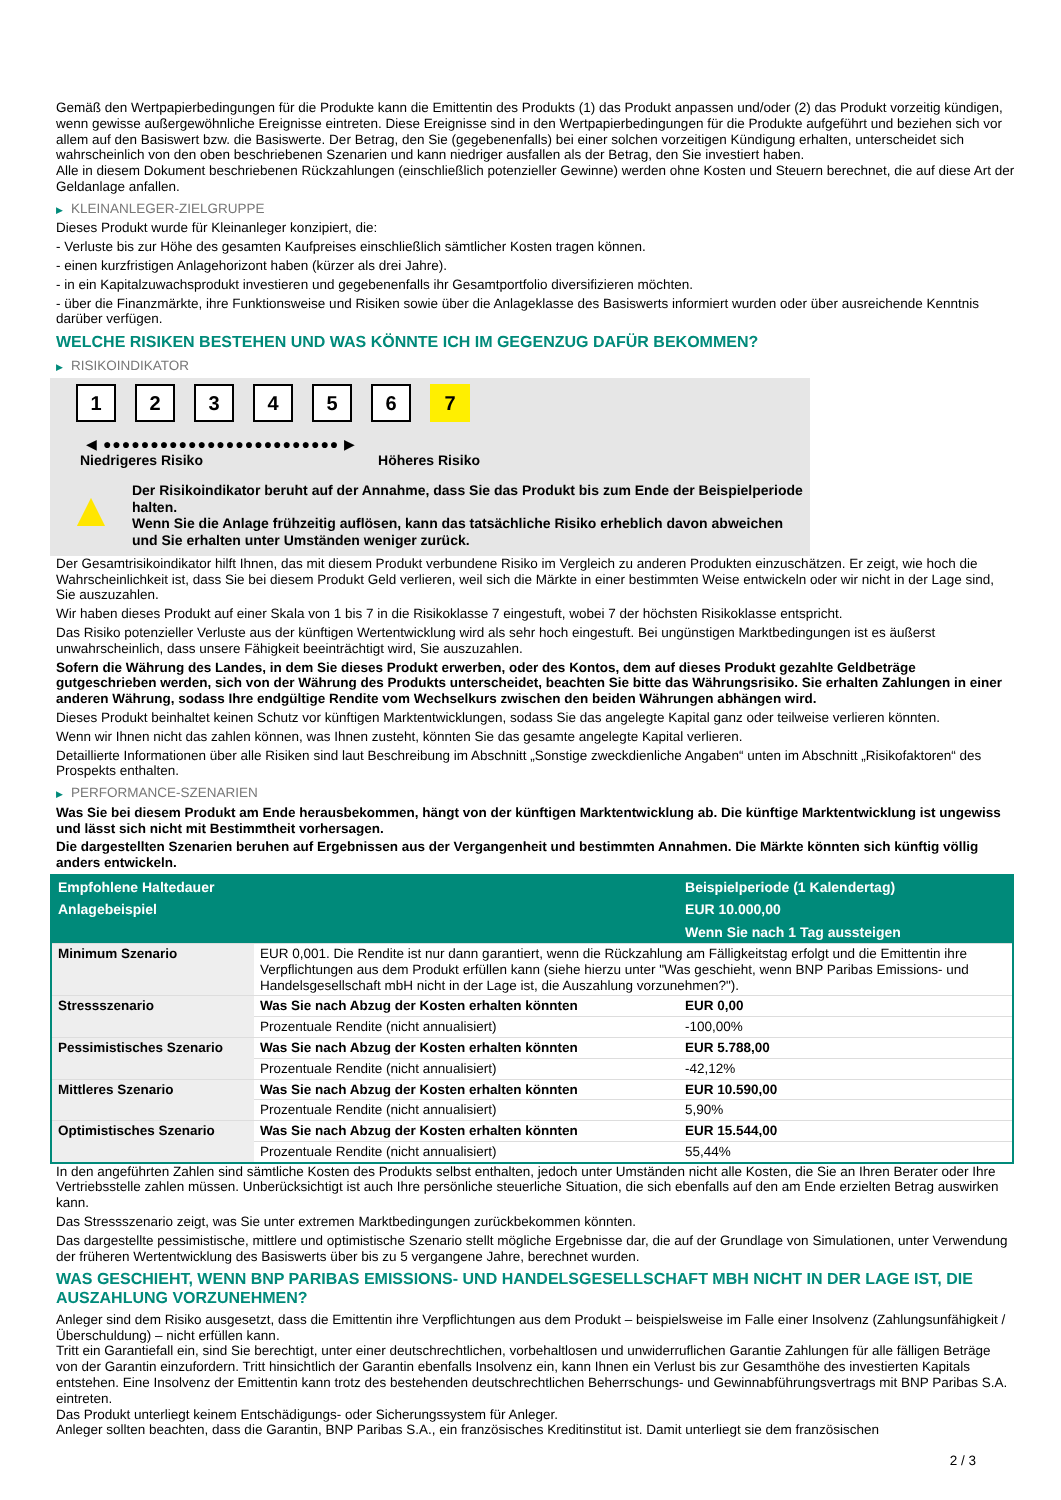Gemäß den Wertpapierbedingungen für die Produkte kann die Emittentin des Produkts (1) das Produkt anpassen und/oder (2) das Produkt vorzeitig kündigen, wenn gewisse außergewöhnliche Ereignisse eintreten. Diese Ereignisse sind in den Wertpapierbedingungen für die Produkte aufgeführt und beziehen sich vor allem auf den Basiswert bzw. die Basiswerte. Der Betrag, den Sie (gegebenenfalls) bei einer solchen vorzeitigen Kündigung erhalten, unterscheidet sich wahrscheinlich von den oben beschriebenen Szenarien und kann niedriger ausfallen als der Betrag, den Sie investiert haben.
Alle in diesem Dokument beschriebenen Rückzahlungen (einschließlich potenzieller Gewinne) werden ohne Kosten und Steuern berechnet, die auf diese Art der Geldanlage anfallen.
▶ KLEINANLEGER-ZIELGRUPPE
Dieses Produkt wurde für Kleinanleger konzipiert, die:
- Verluste bis zur Höhe des gesamten Kaufpreises einschließlich sämtlicher Kosten tragen können.
- einen kurzfristigen Anlagehorizont haben (kürzer als drei Jahre).
- in ein Kapitalzuwachsprodukt investieren und gegebenenfalls ihr Gesamtportfolio diversifizieren möchten.
- über die Finanzmärkte, ihre Funktionsweise und Risiken sowie über die Anlageklasse des Basiswerts informiert wurden oder über ausreichende Kenntnis darüber verfügen.
WELCHE RISIKEN BESTEHEN UND WAS KÖNNTE ICH IM GEGENZUG DAFÜR BEKOMMEN?
▶ RISIKOINDIKATOR
1 2 3 4 5 6 7
◀ ●●●●●●●●●●●●●●●●●●●●●●●●● ▶
Niedrigeres Risiko Höheres Risiko
▲
Der Risikoindikator beruht auf der Annahme, dass Sie das Produkt bis zum Ende der Beispielperiode halten.
Wenn Sie die Anlage frühzeitig auflösen, kann das tatsächliche Risiko erheblich davon abweichen und Sie erhalten unter Umständen weniger zurück.
Der Gesamtrisikoindikator hilft Ihnen, das mit diesem Produkt verbundene Risiko im Vergleich zu anderen Produkten einzuschätzen. Er zeigt, wie hoch die Wahrscheinlichkeit ist, dass Sie bei diesem Produkt Geld verlieren, weil sich die Märkte in einer bestimmten Weise entwickeln oder wir nicht in der Lage sind, Sie auszuzahlen.
Wir haben dieses Produkt auf einer Skala von 1 bis 7 in die Risikoklasse 7 eingestuft, wobei 7 der höchsten Risikoklasse entspricht.
Das Risiko potenzieller Verluste aus der künftigen Wertentwicklung wird als sehr hoch eingestuft. Bei ungünstigen Marktbedingungen ist es äußerst unwahrscheinlich, dass unsere Fähigkeit beeinträchtigt wird, Sie auszuzahlen.
Sofern die Währung des Landes, in dem Sie dieses Produkt erwerben, oder des Kontos, dem auf dieses Produkt gezahlte Geldbeträge gutgeschrieben werden, sich von der Währung des Produkts unterscheidet, beachten Sie bitte das Währungsrisiko. Sie erhalten Zahlungen in einer anderen Währung, sodass Ihre endgültige Rendite vom Wechselkurs zwischen den beiden Währungen abhängen wird.
Dieses Produkt beinhaltet keinen Schutz vor künftigen Marktentwicklungen, sodass Sie das angelegte Kapital ganz oder teilweise verlieren könnten.
Wenn wir Ihnen nicht das zahlen können, was Ihnen zusteht, könnten Sie das gesamte angelegte Kapital verlieren.
Detaillierte Informationen über alle Risiken sind laut Beschreibung im Abschnitt „Sonstige zweckdienliche Angaben“ unten im Abschnitt „Risikofaktoren“ des Prospekts enthalten.
▶ PERFORMANCE-SZENARIEN
Was Sie bei diesem Produkt am Ende herausbekommen, hängt von der künftigen Marktentwicklung ab. Die künftige Marktentwicklung ist ungewiss und lässt sich nicht mit Bestimmtheit vorhersagen.
Die dargestellten Szenarien beruhen auf Ergebnissen aus der Vergangenheit und bestimmten Annahmen. Die Märkte könnten sich künftig völlig anders entwickeln.
| Empfohlene Haltedauer | | Beispielperiode (1 Kalendertag) |
| --- | --- | --- |
| Anlagebeispiel | | EUR 10.000,00 |
| | | Wenn Sie nach 1 Tag aussteigen |
| Minimum Szenario | EUR 0,001. Die Rendite ist nur dann garantiert, wenn die Rückzahlung am Fälligkeitstag erfolgt und die Emittentin ihre Verpflichtungen aus dem Produkt erfüllen kann (siehe hierzu unter "Was geschieht, wenn BNP Paribas Emissions- und Handelsgesellschaft mbH nicht in der Lage ist, die Auszahlung vorzunehmen?"). | |
| Stressszenario | Was Sie nach Abzug der Kosten erhalten könnten | EUR 0,00 |
| | Prozentuale Rendite (nicht annualisiert) | -100,00% |
| Pessimistisches Szenario | Was Sie nach Abzug der Kosten erhalten könnten | EUR 5.788,00 |
| | Prozentuale Rendite (nicht annualisiert) | -42,12% |
| Mittleres Szenario | Was Sie nach Abzug der Kosten erhalten könnten | EUR 10.590,00 |
| | Prozentuale Rendite (nicht annualisiert) | 5,90% |
| Optimistisches Szenario | Was Sie nach Abzug der Kosten erhalten könnten | EUR 15.544,00 |
| | Prozentuale Rendite (nicht annualisiert) | 55,44% |
In den angeführten Zahlen sind sämtliche Kosten des Produkts selbst enthalten, jedoch unter Umständen nicht alle Kosten, die Sie an Ihren Berater oder Ihre Vertriebsstelle zahlen müssen. Unberücksichtigt ist auch Ihre persönliche steuerliche Situation, die sich ebenfalls auf den am Ende erzielten Betrag auswirken kann.
Das Stressszenario zeigt, was Sie unter extremen Marktbedingungen zurückbekommen könnten.
Das dargestellte pessimistische, mittlere und optimistische Szenario stellt mögliche Ergebnisse dar, die auf der Grundlage von Simulationen, unter Verwendung der früheren Wertentwicklung des Basiswerts über bis zu 5 vergangene Jahre, berechnet wurden.
WAS GESCHIEHT, WENN BNP PARIBAS EMISSIONS- UND HANDELSGESELLSCHAFT MBH NICHT IN DER LAGE IST, DIE AUSZAHLUNG VORZUNEHMEN?
Anleger sind dem Risiko ausgesetzt, dass die Emittentin ihre Verpflichtungen aus dem Produkt – beispielsweise im Falle einer Insolvenz (Zahlungsunfähigkeit / Überschuldung) – nicht erfüllen kann.
Tritt ein Garantiefall ein, sind Sie berechtigt, unter einer deutschrechtlichen, vorbehaltlosen und unwiderruflichen Garantie Zahlungen für alle fälligen Beträge von der Garantin einzufordern. Tritt hinsichtlich der Garantin ebenfalls Insolvenz ein, kann Ihnen ein Verlust bis zur Gesamthöhe des investierten Kapitals entstehen. Eine Insolvenz der Emittentin kann trotz des bestehenden deutschrechtlichen Beherrschungs- und Gewinnabführungsvertrags mit BNP Paribas S.A. eintreten.
Das Produkt unterliegt keinem Entschädigungs- oder Sicherungssystem für Anleger.
Anleger sollten beachten, dass die Garantin, BNP Paribas S.A., ein französisches Kreditinstitut ist. Damit unterliegt sie dem französischen
2 / 3